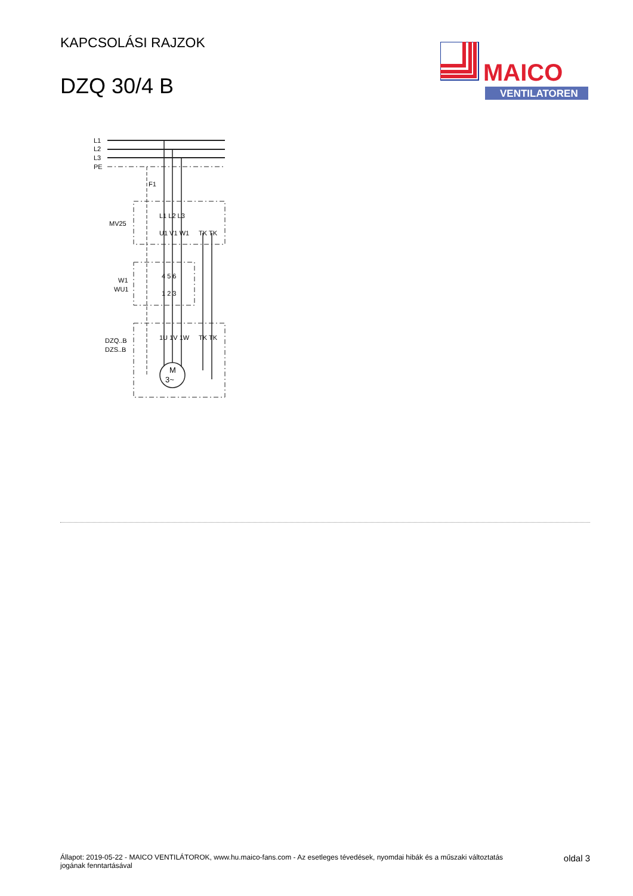KAPCSOLÁSI RAJZOK
DZQ 30/4 B
MAICO
VENTILATOREN
L1
L2
L3
PE
F1
MV25
W1
WU1
DZQ..B
DZS..B
L1 L2 L3
U1 V1 W1
TK TK
4 5 6
1 2 3
1U 1V 1W
TK TK
M
3~
Állapot: 2019-05-22 - MAICO VENTILÁTOROK, www.hu.maico-fans.com - Az esetleges tévedések, nyomdai hibák és a műszaki változtatás
jogának fenntartásával
oldal 3